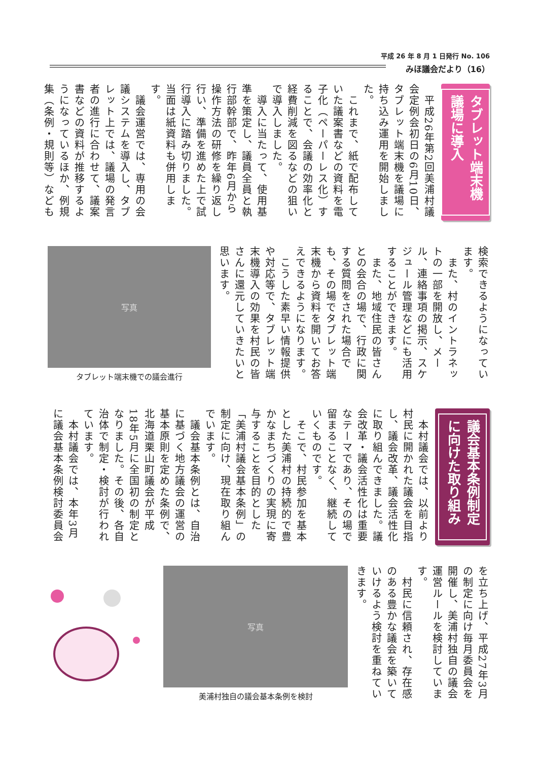平成 26 年 8 月 1 日発行 No. 106
みほ議会だより（16）
タブレット端末機
議場に導入
　平成26年第2回美浦村議会定例会初日の6月10日、タブレット端末機を議場に持ち込み運用を開始しました。
　これまで、紙で配布していた議案書などの資料を電子化（ペーパーレス化）することで、会議の効率化と経費削減を図るなどの狙いで導入しました。
　導入に当たって、使用基準を策定し、議員全員と執行部幹部で、昨年6月から操作方法の研修を繰り返し行い、準備を進めた上で試行導入に踏み切りました。当面は紙資料も併用します。
　議会運営では、専用の会議システムを導入し、タブレット上では、議場の発言者の進行に合わせて、議案書などの資料が推移するようになっているほか、例規集（条例・規則等）なども
検索できるようになっています。
　また、村のイントラネットの一部を開放し、メール、連絡事項の掲示、スケジュール管理などにも活用することができます。
　また、地域住民の皆さんとの会合の場で、行政に関する質問をされた場合でも、その場でタブレット端末機から資料を開いてお答えできるようになります。
　こうした素早い情報提供や対応等で、タブレット端末機導入の効果を村民の皆さんに還元していきたいと思います。
写真
タブレット端末機での議会進行
議会基本条例制定
に向けた取り組み
　本村議会では、以前より村民に開かれた議会を目指し、議会改革、議会活性化に取り組んできました。議会改革・議会活性化は重要なテーマであり、その場で留まることなく、継続していくものです。
　そこで、村民参加を基本とした美浦村の持続的で豊かなまちづくりの実現に寄与することを目的とした「美浦村議会基本条例」の制定に向け、現在取り組んでいます。
　議会基本条例とは、自治に基づく地方議会の運営の基本原則を定めた条例で、北海道栗山町議会が平成18年5月に全国初の制定となりました。その後、各自治体で制定・検討が行われています。
　本村議会では、本年3月に議会基本条例検討委員会
を立ち上げ、平成27年3月の制定に向け毎月委員会を開催し、美浦村独自の議会運営ルールを検討しています。
　村民に信頼され、存在感のある豊かな議会を築いていけるよう検討を重ねていきます。
写真
美浦村独自の議会基本条例を検討